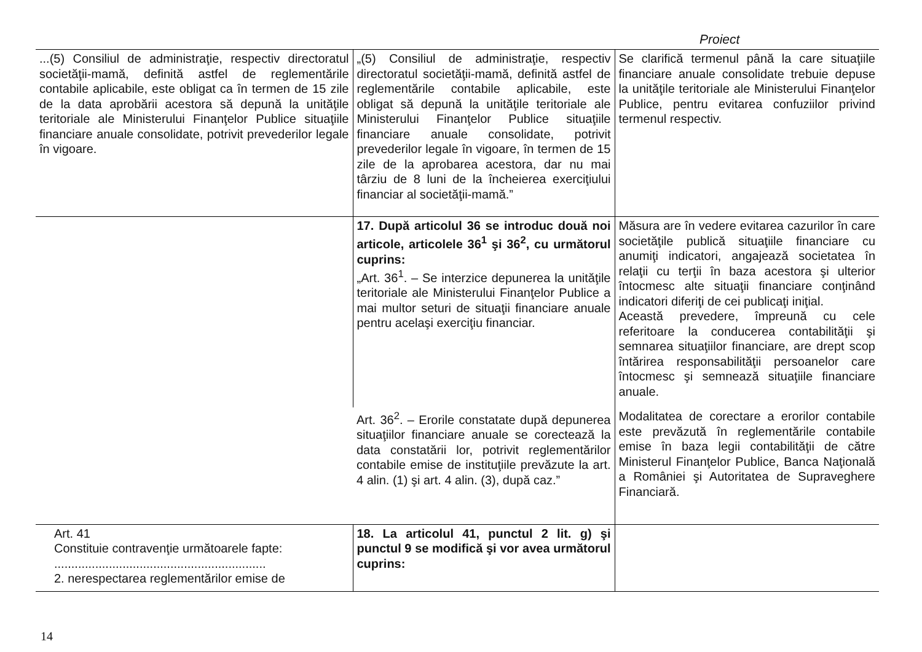Proiect
| ...(5) Consiliul de administraţie, respectiv directoratul societăţii-mamă, definită astfel de reglementările contabile aplicabile, este obligat ca în termen de 15 zile de la data aprobării acestora să depună la unităţile teritoriale ale Ministerului Finanţelor Publice situaţiile financiare anuale consolidate, potrivit prevederilor legale în vigoare. | „(5) Consiliul de administraţie, respectiv directoratul societăţii-mamă, definită astfel de reglementările contabile aplicabile, este obligat să depună la unităţile teritoriale ale Ministerului Finanţelor Publice situaţiile financiare anuale consolidate, potrivit prevederilor legale în vigoare, în termen de 15 zile de la aprobarea acestora, dar nu mai târziu de 8 luni de la încheierea exerciţiului financiar al societăţii-mamă.” | Se clarifică termenul până la care situaţiile financiare anuale consolidate trebuie depuse la unităţile teritoriale ale Ministerului Finanţelor Publice, pentru evitarea confuziilor privind termenul respectiv. |
| | 17. După articolul 36 se introduc două noi articole, articolele 36<sup>1</sup> şi 36<sup>2</sup>, cu următorul cuprins: „Art. 36<sup>1</sup>. – Se interzice depunerea la unităţile teritoriale ale Ministerului Finanţelor Publice a mai multor seturi de situaţii financiare anuale pentru acelaşi exerciţiu financiar. | Măsura are în vedere evitarea cazurilor în care societăţile publică situaţiile financiare cu anumiţi indicatori, angajează societatea în relaţii cu terţii în baza acestora şi ulterior întocmesc alte situaţii financiare conţinând indicatori diferiţi de cei publicaţi iniţial. Această prevedere, împreună cu cele referitoare la conducerea contabilităţii şi semnarea situaţiilor financiare, are drept scop întărirea responsabilităţii persoanelor care întocmesc şi semnează situaţiile financiare anuale. |
| | Art. 36<sup>2</sup>. – Erorile constatate după depunerea situaţiilor financiare anuale se corectează la data constatării lor, potrivit reglementărilor contabile emise de instituţiile prevăzute la art. 4 alin. (1) şi art. 4 alin. (3), după caz.” | Modalitatea de corectare a erorilor contabile este prevăzută în reglementările contabile emise în baza legii contabilităţii de către Ministerul Finanţelor Publice, Banca Naţională a României şi Autoritatea de Supraveghere Financiară. |
| Art. 41 Constituie contravenţie următoarele fapte: .............................................................. 2. nerespectarea reglementărilor emise de | 18. La articolul 41, punctul 2 lit. g) şi punctul 9 se modifică şi vor avea următorul cuprins: | |
14